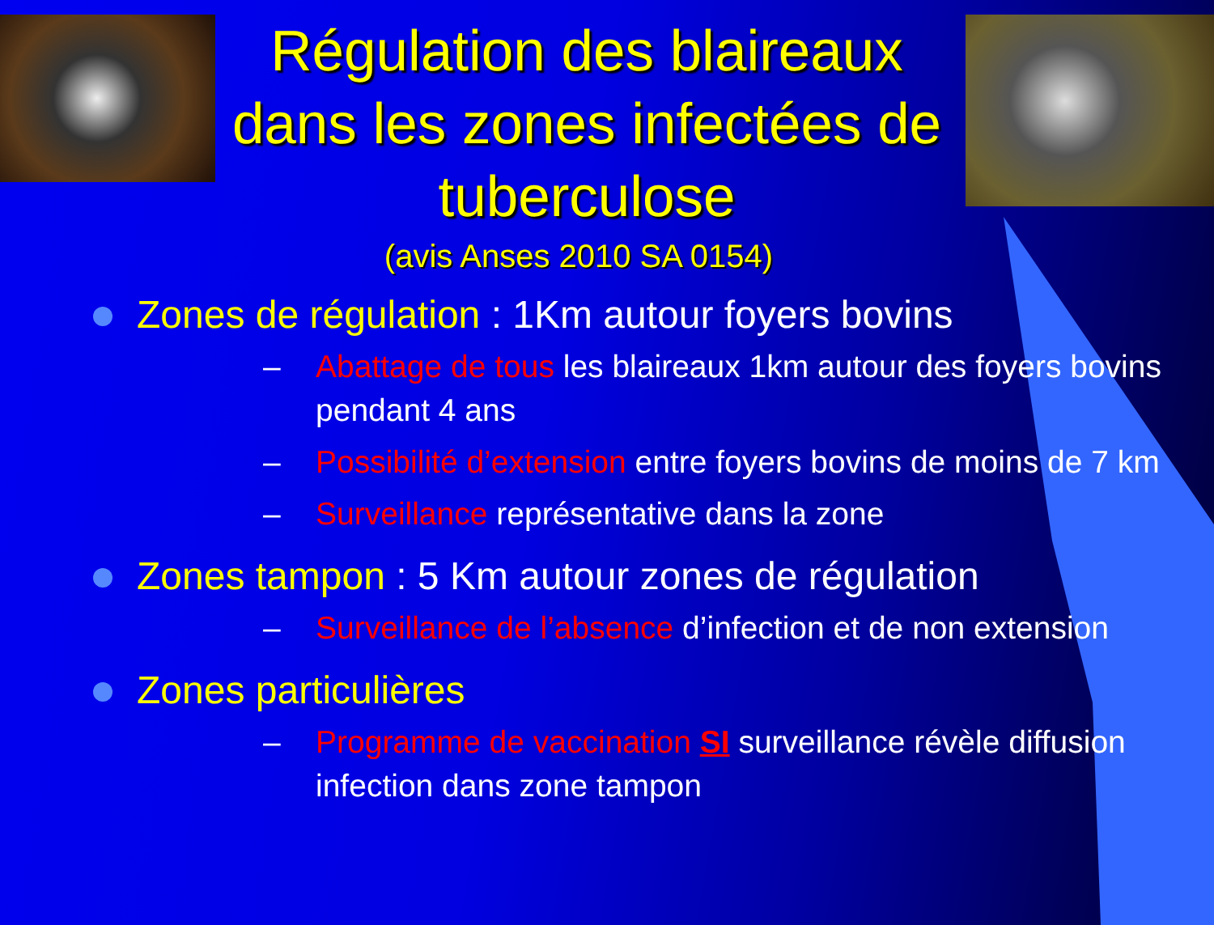Régulation des blaireaux dans les zones infectées de tuberculose
(avis Anses 2010 SA 0154)
Zones de régulation : 1Km autour foyers bovins
– Abattage de tous les blaireaux 1km autour des foyers bovins pendant 4 ans
– Possibilité d’extension entre foyers bovins de moins de 7 km
– Surveillance représentative dans la zone
Zones tampon : 5 Km autour zones de régulation
– Surveillance de l’absence d’infection et de non extension
Zones particulières
– Programme de vaccination SI surveillance révèle diffusion infection dans zone tampon